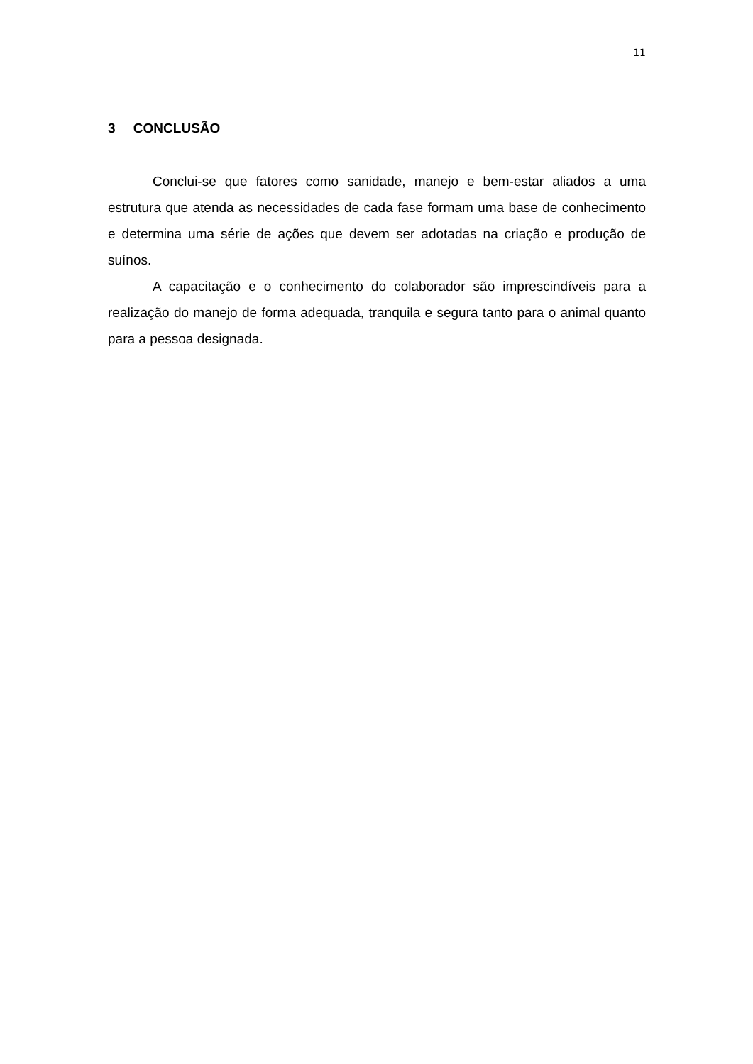11
3 CONCLUSÃO
Conclui-se que fatores como sanidade, manejo e bem-estar aliados a uma estrutura que atenda as necessidades de cada fase formam uma base de conhecimento e determina uma série de ações que devem ser adotadas na criação e produção de suínos.
A capacitação e o conhecimento do colaborador são imprescindíveis para a realização do manejo de forma adequada, tranquila e segura tanto para o animal quanto para a pessoa designada.